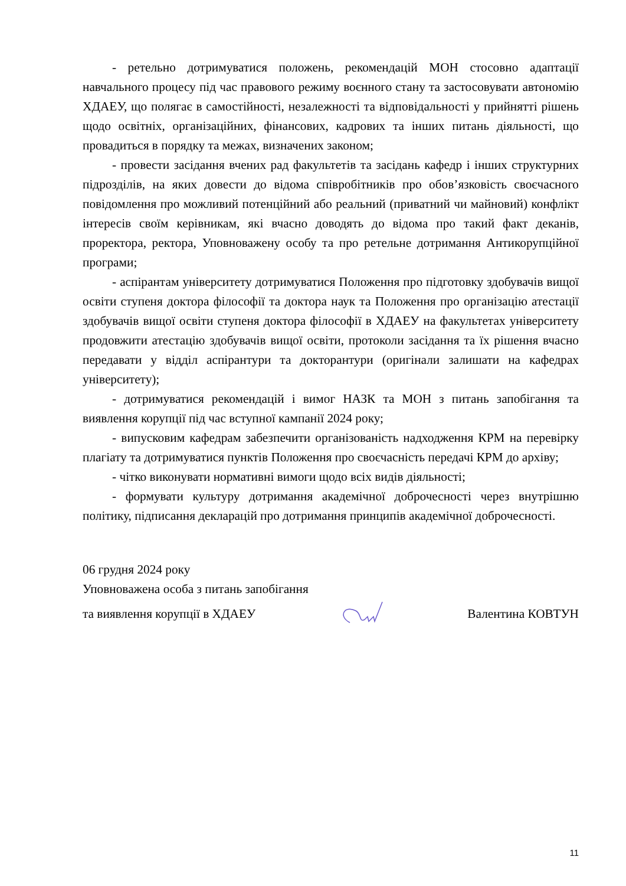- ретельно дотримуватися положень, рекомендацій МОН стосовно адаптації навчального процесу під час правового режиму воєнного стану та застосовувати автономію ХДАЕУ, що полягає в самостійності, незалежності та відповідальності у прийнятті рішень щодо освітніх, організаційних, фінансових, кадрових та інших питань діяльності, що провадиться в порядку та межах, визначених законом;
- провести засідання вчених рад факультетів та засідань кафедр і інших структурних підрозділів, на яких довести до відома співробітників про обов’язковість своєчасного повідомлення про можливий потенційний або реальний (приватний чи майновий) конфлікт інтересів своїм керівникам, які вчасно доводять до відома про такий факт деканів, проректора, ректора, Уповноважену особу та про ретельне дотримання Антикорупційної програми;
- аспірантам університету дотримуватися Положення про підготовку здобувачів вищої освіти ступеня доктора філософії та доктора наук та Положення про організацію атестації здобувачів вищої освіти ступеня доктора філософії в ХДАЕУ на факультетах університету продовжити атестацію здобувачів вищої освіти, протоколи засідання та їх рішення вчасно передавати у відділ аспірантури та докторантури (оригінали залишати на кафедрах університету);
- дотримуватися рекомендацій і вимог НАЗК та МОН з питань запобігання та виявлення корупції під час вступної кампанії 2024 року;
- випусковим кафедрам забезпечити організованість надходження КРМ на перевірку плагіату та дотримуватися пунктів Положення про своєчасність передачі КРМ до архіву;
- чітко виконувати нормативні вимоги щодо всіх видів діяльності;
- формувати культуру дотримання академічної доброчесності через внутрішню політику, підписання декларацій про дотримання принципів академічної доброчесності.
06 грудня 2024 року
Уповноважена особа з питань запобігання
та виявлення корупції в ХДАЕУ Валентина КОВТУН
11